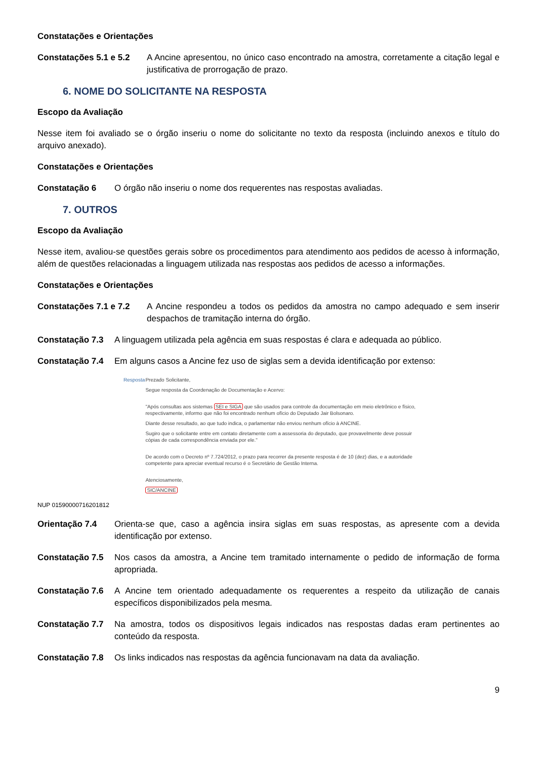Constatações e Orientações
Constatações 5.1 e 5.2 A Ancine apresentou, no único caso encontrado na amostra, corretamente a citação legal e justificativa de prorrogação de prazo.
6. NOME DO SOLICITANTE NA RESPOSTA
Escopo da Avaliação
Nesse item foi avaliado se o órgão inseriu o nome do solicitante no texto da resposta (incluindo anexos e título do arquivo anexado).
Constatações e Orientações
Constatação 6 O órgão não inseriu o nome dos requerentes nas respostas avaliadas.
7. OUTROS
Escopo da Avaliação
Nesse item, avaliou-se questões gerais sobre os procedimentos para atendimento aos pedidos de acesso à informação, além de questões relacionadas a linguagem utilizada nas respostas aos pedidos de acesso a informações.
Constatações e Orientações
Constatações 7.1 e 7.2 A Ancine respondeu a todos os pedidos da amostra no campo adequado e sem inserir despachos de tramitação interna do órgão.
Constatação 7.3 A linguagem utilizada pela agência em suas respostas é clara e adequada ao público.
Constatação 7.4 Em alguns casos a Ancine fez uso de siglas sem a devida identificação por extenso:
Resposta Prezado Solicitante,
Segue resposta da Coordenação de Documentação e Acervo:
"Após consultas aos sistemas SEI e SIGA que são usados para controle da documentação em meio eletrônico e físico, respectivamente, informo que não foi encontrado nenhum ofício do Deputado Jair Bolsonaro.
Diante desse resultado, ao que tudo indica, o parlamentar não enviou nenhum ofício à ANCINE.
Sugiro que o solicitante entre em contato diretamente com a assessoria do deputado, que provavelmente deve possuir cópias de cada correspondência enviada por ele."
De acordo com o Decreto nº 7.724/2012, o prazo para recorrer da presente resposta é de 10 (dez) dias, e a autoridade competente para apreciar eventual recurso é o Secretário de Gestão Interna.
Atenciosamente,
SIC/ANCINE
NUP 01590000716201812
Orientação 7.4 Orienta-se que, caso a agência insira siglas em suas respostas, as apresente com a devida identificação por extenso.
Constatação 7.5 Nos casos da amostra, a Ancine tem tramitado internamente o pedido de informação de forma apropriada.
Constatação 7.6 A Ancine tem orientado adequadamente os requerentes a respeito da utilização de canais específicos disponibilizados pela mesma.
Constatação 7.7 Na amostra, todos os dispositivos legais indicados nas respostas dadas eram pertinentes ao conteúdo da resposta.
Constatação 7.8 Os links indicados nas respostas da agência funcionavam na data da avaliação.
9